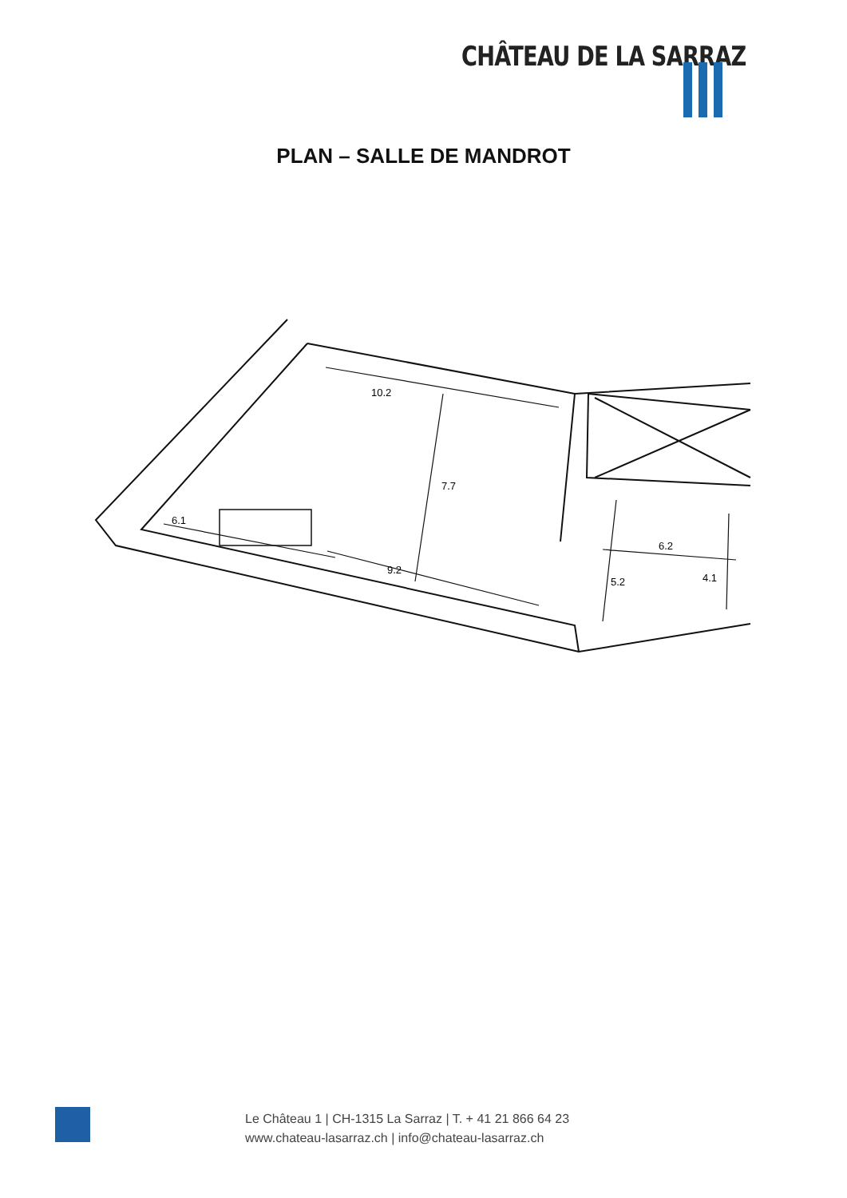CHÂTEAU DE LA SARRAZ
PLAN – SALLE DE MANDROT
10.2
7.7
6.1
9.2
6.2
5.2
4.1
Le Château 1 | CH-1315 La Sarraz | T. + 41 21 866 64 23
www.chateau-lasarraz.ch | info@chateau-lasarraz.ch